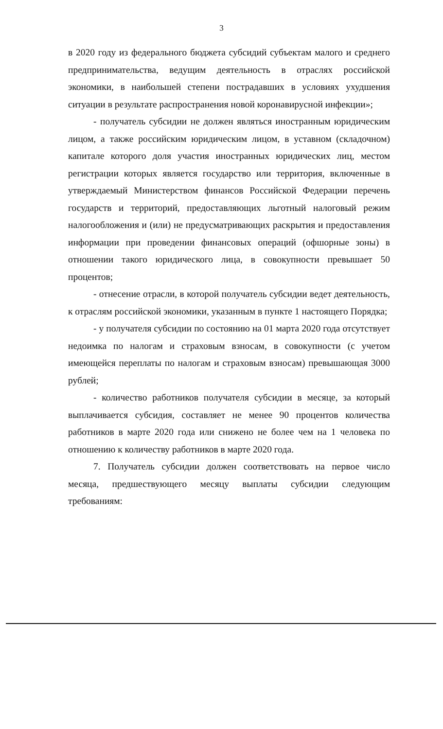3
в 2020 году из федерального бюджета субсидий субъектам малого и среднего предпринимательства, ведущим деятельность в отраслях российской экономики, в наибольшей степени пострадавших в условиях ухудшения ситуации в результате распространения новой коронавирусной инфекции»;
- получатель субсидии не должен являться иностранным юридическим лицом, а также российским юридическим лицом, в уставном (складочном) капитале которого доля участия иностранных юридических лиц, местом регистрации которых является государство или территория, включенные в утверждаемый Министерством финансов Российской Федерации перечень государств и территорий, предоставляющих льготный налоговый режим налогообложения и (или) не предусматривающих раскрытия и предоставления информации при проведении финансовых операций (офшорные зоны) в отношении такого юридического лица, в совокупности превышает 50 процентов;
- отнесение отрасли, в которой получатель субсидии ведет деятельность, к отраслям российской экономики, указанным в пункте 1 настоящего Порядка;
- у получателя субсидии по состоянию на 01 марта 2020 года отсутствует недоимка по налогам и страховым взносам, в совокупности (с учетом имеющейся переплаты по налогам и страховым взносам) превышающая 3000 рублей;
- количество работников получателя субсидии в месяце, за который выплачивается субсидия, составляет не менее 90 процентов количества работников в марте 2020 года или снижено не более чем на 1 человека по отношению к количеству работников в марте 2020 года.
7. Получатель субсидии должен соответствовать на первое число месяца, предшествующего месяцу выплаты субсидии следующим требованиям: